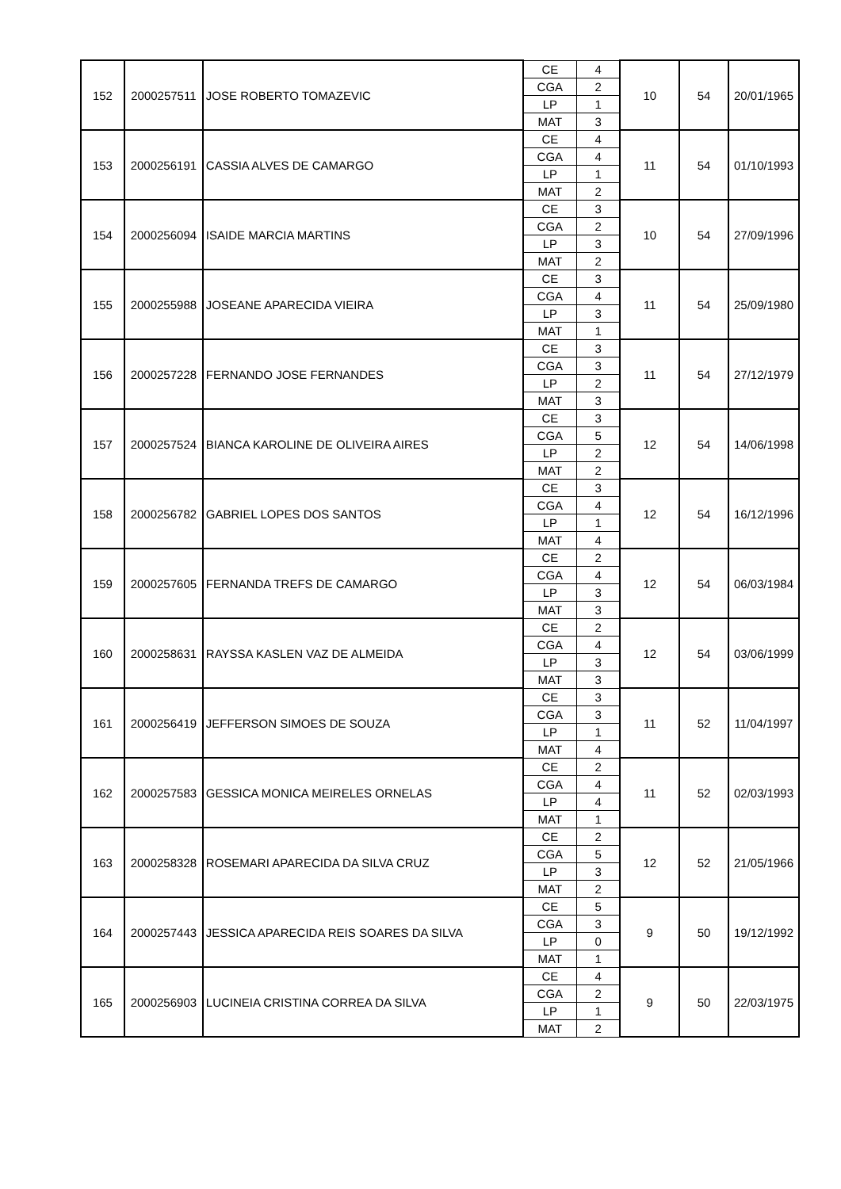| 152 | 2000257511 | JOSE ROBERTO TOMAZEVIC | CE | 4 | 10 | 54 | 20/01/1965 |
| | | | CGA | 2 | | | |
| | | | LP | 1 | | | |
| | | | MAT | 3 | | | |
| 153 | 2000256191 | CASSIA ALVES DE CAMARGO | CE | 4 | 11 | 54 | 01/10/1993 |
| | | | CGA | 4 | | | |
| | | | LP | 1 | | | |
| | | | MAT | 2 | | | |
| 154 | 2000256094 | ISAIDE MARCIA MARTINS | CE | 3 | 10 | 54 | 27/09/1996 |
| | | | CGA | 2 | | | |
| | | | LP | 3 | | | |
| | | | MAT | 2 | | | |
| 155 | 2000255988 | JOSEANE APARECIDA VIEIRA | CE | 3 | 11 | 54 | 25/09/1980 |
| | | | CGA | 4 | | | |
| | | | LP | 3 | | | |
| | | | MAT | 1 | | | |
| 156 | 2000257228 | FERNANDO JOSE FERNANDES | CE | 3 | 11 | 54 | 27/12/1979 |
| | | | CGA | 3 | | | |
| | | | LP | 2 | | | |
| | | | MAT | 3 | | | |
| 157 | 2000257524 | BIANCA KAROLINE DE OLIVEIRA AIRES | CE | 3 | 12 | 54 | 14/06/1998 |
| | | | CGA | 5 | | | |
| | | | LP | 2 | | | |
| | | | MAT | 2 | | | |
| 158 | 2000256782 | GABRIEL LOPES DOS SANTOS | CE | 3 | 12 | 54 | 16/12/1996 |
| | | | CGA | 4 | | | |
| | | | LP | 1 | | | |
| | | | MAT | 4 | | | |
| 159 | 2000257605 | FERNANDA TREFS DE CAMARGO | CE | 2 | 12 | 54 | 06/03/1984 |
| | | | CGA | 4 | | | |
| | | | LP | 3 | | | |
| | | | MAT | 3 | | | |
| 160 | 2000258631 | RAYSSA KASLEN VAZ DE ALMEIDA | CE | 2 | 12 | 54 | 03/06/1999 |
| | | | CGA | 4 | | | |
| | | | LP | 3 | | | |
| | | | MAT | 3 | | | |
| 161 | 2000256419 | JEFFERSON SIMOES DE SOUZA | CE | 3 | 11 | 52 | 11/04/1997 |
| | | | CGA | 3 | | | |
| | | | LP | 1 | | | |
| | | | MAT | 4 | | | |
| 162 | 2000257583 | GESSICA MONICA MEIRELES ORNELAS | CE | 2 | 11 | 52 | 02/03/1993 |
| | | | CGA | 4 | | | |
| | | | LP | 4 | | | |
| | | | MAT | 1 | | | |
| 163 | 2000258328 | ROSEMARI APARECIDA DA SILVA CRUZ | CE | 2 | 12 | 52 | 21/05/1966 |
| | | | CGA | 5 | | | |
| | | | LP | 3 | | | |
| | | | MAT | 2 | | | |
| 164 | 2000257443 | JESSICA APARECIDA REIS SOARES DA SILVA | CE | 5 | 9 | 50 | 19/12/1992 |
| | | | CGA | 3 | | | |
| | | | LP | 0 | | | |
| | | | MAT | 1 | | | |
| 165 | 2000256903 | LUCINEIA CRISTINA CORREA DA SILVA | CE | 4 | 9 | 50 | 22/03/1975 |
| | | | CGA | 2 | | | |
| | | | LP | 1 | | | |
| | | | MAT | 2 | | | |